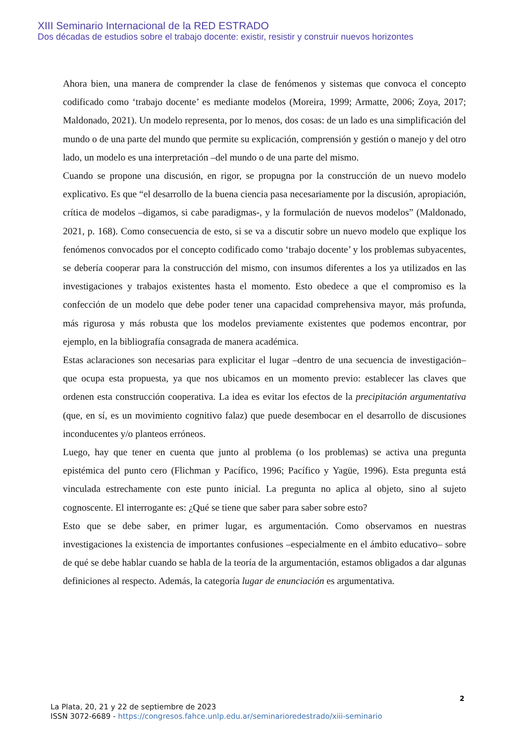XIII Seminario Internacional de la RED ESTRADO
Dos décadas de estudios sobre el trabajo docente: existir, resistir y construir nuevos horizontes
Ahora bien, una manera de comprender la clase de fenómenos y sistemas que convoca el concepto codificado como ‘trabajo docente’ es mediante modelos (Moreira, 1999; Armatte, 2006; Zoya, 2017; Maldonado, 2021). Un modelo representa, por lo menos, dos cosas: de un lado es una simplificación del mundo o de una parte del mundo que permite su explicación, comprensión y gestión o manejo y del otro lado, un modelo es una interpretación –del mundo o de una parte del mismo.
Cuando se propone una discusión, en rigor, se propugna por la construcción de un nuevo modelo explicativo. Es que “el desarrollo de la buena ciencia pasa necesariamente por la discusión, apropiación, crítica de modelos –digamos, si cabe paradigmas-, y la formulación de nuevos modelos” (Maldonado, 2021, p. 168). Como consecuencia de esto, si se va a discutir sobre un nuevo modelo que explique los fenómenos convocados por el concepto codificado como ‘trabajo docente’ y los problemas subyacentes, se debería cooperar para la construcción del mismo, con insumos diferentes a los ya utilizados en las investigaciones y trabajos existentes hasta el momento. Esto obedece a que el compromiso es la confección de un modelo que debe poder tener una capacidad comprehensiva mayor, más profunda, más rigurosa y más robusta que los modelos previamente existentes que podemos encontrar, por ejemplo, en la bibliografía consagrada de manera académica.
Estas aclaraciones son necesarias para explicitar el lugar –dentro de una secuencia de investigación– que ocupa esta propuesta, ya que nos ubicamos en un momento previo: establecer las claves que ordenen esta construcción cooperativa. La idea es evitar los efectos de la precipitación argumentativa (que, en sí, es un movimiento cognitivo falaz) que puede desembocar en el desarrollo de discusiones inconducentes y/o planteos erróneos.
Luego, hay que tener en cuenta que junto al problema (o los problemas) se activa una pregunta epistémica del punto cero (Flichman y Pacífico, 1996; Pacífico y Yagüe, 1996). Esta pregunta está vinculada estrechamente con este punto inicial. La pregunta no aplica al objeto, sino al sujeto cognoscente. El interrogante es: ¿Qué se tiene que saber para saber sobre esto?
Esto que se debe saber, en primer lugar, es argumentación. Como observamos en nuestras investigaciones la existencia de importantes confusiones –especialmente en el ámbito educativo– sobre de qué se debe hablar cuando se habla de la teoría de la argumentación, estamos obligados a dar algunas definiciones al respecto. Además, la categoría lugar de enunciación es argumentativa.
2
La Plata, 20, 21 y 22 de septiembre de 2023
ISSN 3072-6689 - https://congresos.fahce.unlp.edu.ar/seminarioredestrado/xiii-seminario